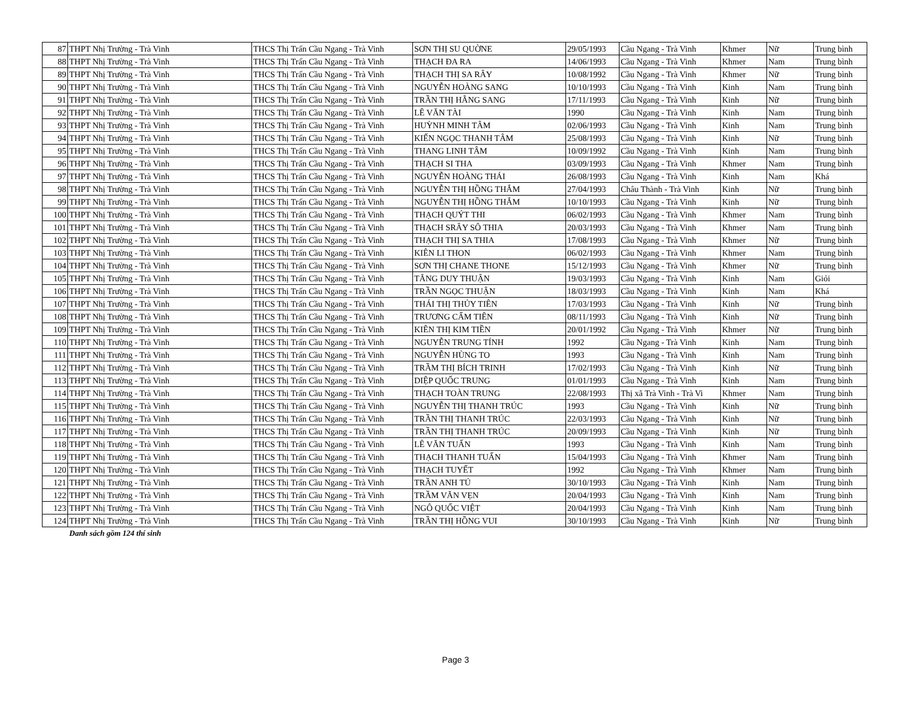| 87 | THPT Nhị Trường - Trà Vinh | THCS Thị Trấn Cầu Ngang - Trà Vinh | SƠN THỊ SU QUỜNE | 29/05/1993 | Cầu Ngang - Trà Vinh | Khmer | Nữ | Trung bình |
| 88 | THPT Nhị Trường - Trà Vinh | THCS Thị Trấn Cầu Ngang - Trà Vinh | THẠCH ĐA RA | 14/06/1993 | Cầu Ngang - Trà Vinh | Khmer | Nam | Trung bình |
| 89 | THPT Nhị Trường - Trà Vinh | THCS Thị Trấn Cầu Ngang - Trà Vinh | THẠCH THỊ SA RÂY | 10/08/1992 | Cầu Ngang - Trà Vinh | Khmer | Nữ | Trung bình |
| 90 | THPT Nhị Trường - Trà Vinh | THCS Thị Trấn Cầu Ngang - Trà Vinh | NGUYỄN HOÀNG SANG | 10/10/1993 | Cầu Ngang - Trà Vinh | Kinh | Nam | Trung bình |
| 91 | THPT Nhị Trường - Trà Vinh | THCS Thị Trấn Cầu Ngang - Trà Vinh | TRẦN THỊ HẰNG SANG | 17/11/1993 | Cầu Ngang - Trà Vinh | Kinh | Nữ | Trung bình |
| 92 | THPT Nhị Trường - Trà Vinh | THCS Thị Trấn Cầu Ngang - Trà Vinh | LÊ VĂN TÀI | 1990 | Cầu Ngang - Trà Vinh | Kinh | Nam | Trung bình |
| 93 | THPT Nhị Trường - Trà Vinh | THCS Thị Trấn Cầu Ngang - Trà Vinh | HUỲNH MINH TÂM | 02/06/1993 | Cầu Ngang - Trà Vinh | Kinh | Nam | Trung bình |
| 94 | THPT Nhị Trường - Trà Vinh | THCS Thị Trấn Cầu Ngang - Trà Vinh | KIẾN NGỌC THANH TÂM | 25/08/1993 | Cầu Ngang - Trà Vinh | Kinh | Nữ | Trung bình |
| 95 | THPT Nhị Trường - Trà Vinh | THCS Thị Trấn Cầu Ngang - Trà Vinh | THANG LINH TÂM | 10/09/1992 | Cầu Ngang - Trà Vinh | Kinh | Nam | Trung bình |
| 96 | THPT Nhị Trường - Trà Vinh | THCS Thị Trấn Cầu Ngang - Trà Vinh | THẠCH SI THA | 03/09/1993 | Cầu Ngang - Trà Vinh | Khmer | Nam | Trung bình |
| 97 | THPT Nhị Trường - Trà Vinh | THCS Thị Trấn Cầu Ngang - Trà Vinh | NGUYỄN HOÀNG THÁI | 26/08/1993 | Cầu Ngang - Trà Vinh | Kinh | Nam | Khá |
| 98 | THPT Nhị Trường - Trà Vinh | THCS Thị Trấn Cầu Ngang - Trà Vinh | NGUYỄN THỊ HỒNG THẮM | 27/04/1993 | Châu Thành - Trà Vinh | Kinh | Nữ | Trung bình |
| 99 | THPT Nhị Trường - Trà Vinh | THCS Thị Trấn Cầu Ngang - Trà Vinh | NGUYỄN THỊ HỒNG THẮM | 10/10/1993 | Cầu Ngang - Trà Vinh | Kinh | Nữ | Trung bình |
| 100 | THPT Nhị Trường - Trà Vinh | THCS Thị Trấn Cầu Ngang - Trà Vinh | THẠCH QUÝT THI | 06/02/1993 | Cầu Ngang - Trà Vinh | Khmer | Nam | Trung bình |
| 101 | THPT Nhị Trường - Trà Vinh | THCS Thị Trấn Cầu Ngang - Trà Vinh | THẠCH SRÂY SÔ THIA | 20/03/1993 | Cầu Ngang - Trà Vinh | Khmer | Nam | Trung bình |
| 102 | THPT Nhị Trường - Trà Vinh | THCS Thị Trấn Cầu Ngang - Trà Vinh | THẠCH THỊ SA THIA | 17/08/1993 | Cầu Ngang - Trà Vinh | Khmer | Nữ | Trung bình |
| 103 | THPT Nhị Trường - Trà Vinh | THCS Thị Trấn Cầu Ngang - Trà Vinh | KIÊN LI THON | 06/02/1993 | Cầu Ngang - Trà Vinh | Khmer | Nam | Trung bình |
| 104 | THPT Nhị Trường - Trà Vinh | THCS Thị Trấn Cầu Ngang - Trà Vinh | SƠN THỊ CHANE THONE | 15/12/1993 | Cầu Ngang - Trà Vinh | Khmer | Nữ | Trung bình |
| 105 | THPT Nhị Trường - Trà Vinh | THCS Thị Trấn Cầu Ngang - Trà Vinh | TĂNG DUY THUẬN | 19/03/1993 | Cầu Ngang - Trà Vinh | Kinh | Nam | Giỏi |
| 106 | THPT Nhị Trường - Trà Vinh | THCS Thị Trấn Cầu Ngang - Trà Vinh | TRẦN NGỌC THUẬN | 18/03/1993 | Cầu Ngang - Trà Vinh | Kinh | Nam | Khá |
| 107 | THPT Nhị Trường - Trà Vinh | THCS Thị Trấn Cầu Ngang - Trà Vinh | THÁI THỊ THỦY TIÊN | 17/03/1993 | Cầu Ngang - Trà Vinh | Kinh | Nữ | Trung bình |
| 108 | THPT Nhị Trường - Trà Vinh | THCS Thị Trấn Cầu Ngang - Trà Vinh | TRƯƠNG CẨM TIÊN | 08/11/1993 | Cầu Ngang - Trà Vinh | Kinh | Nữ | Trung bình |
| 109 | THPT Nhị Trường - Trà Vinh | THCS Thị Trấn Cầu Ngang - Trà Vinh | KIÊN THỊ KIM TIỀN | 20/01/1992 | Cầu Ngang - Trà Vinh | Khmer | Nữ | Trung bình |
| 110 | THPT Nhị Trường - Trà Vinh | THCS Thị Trấn Cầu Ngang - Trà Vinh | NGUYỄN TRUNG TÍNH | 1992 | Cầu Ngang - Trà Vinh | Kinh | Nam | Trung bình |
| 111 | THPT Nhị Trường - Trà Vinh | THCS Thị Trấn Cầu Ngang - Trà Vinh | NGUYỄN HÙNG TO | 1993 | Cầu Ngang - Trà Vinh | Kinh | Nam | Trung bình |
| 112 | THPT Nhị Trường - Trà Vinh | THCS Thị Trấn Cầu Ngang - Trà Vinh | TRẦM THỊ BÍCH TRINH | 17/02/1993 | Cầu Ngang - Trà Vinh | Kinh | Nữ | Trung bình |
| 113 | THPT Nhị Trường - Trà Vinh | THCS Thị Trấn Cầu Ngang - Trà Vinh | DIỆP QUỐC TRUNG | 01/01/1993 | Cầu Ngang - Trà Vinh | Kinh | Nam | Trung bình |
| 114 | THPT Nhị Trường - Trà Vinh | THCS Thị Trấn Cầu Ngang - Trà Vinh | THẠCH TOÀN TRUNG | 22/08/1993 | Thị xã Trà Vinh - Trà Vi | Khmer | Nam | Trung bình |
| 115 | THPT Nhị Trường - Trà Vinh | THCS Thị Trấn Cầu Ngang - Trà Vinh | NGUYỄN THỊ THANH TRÚC | 1993 | Cầu Ngang - Trà Vinh | Kinh | Nữ | Trung bình |
| 116 | THPT Nhị Trường - Trà Vinh | THCS Thị Trấn Cầu Ngang - Trà Vinh | TRẦN THỊ THANH TRÚC | 22/03/1993 | Cầu Ngang - Trà Vinh | Kinh | Nữ | Trung bình |
| 117 | THPT Nhị Trường - Trà Vinh | THCS Thị Trấn Cầu Ngang - Trà Vinh | TRẦN THỊ THANH TRÚC | 20/09/1993 | Cầu Ngang - Trà Vinh | Kinh | Nữ | Trung bình |
| 118 | THPT Nhị Trường - Trà Vinh | THCS Thị Trấn Cầu Ngang - Trà Vinh | LÊ VĂN TUẤN | 1993 | Cầu Ngang - Trà Vinh | Kinh | Nam | Trung bình |
| 119 | THPT Nhị Trường - Trà Vinh | THCS Thị Trấn Cầu Ngang - Trà Vinh | THẠCH THANH TUẤN | 15/04/1993 | Cầu Ngang - Trà Vinh | Khmer | Nam | Trung bình |
| 120 | THPT Nhị Trường - Trà Vinh | THCS Thị Trấn Cầu Ngang - Trà Vinh | THẠCH TUYẾT | 1992 | Cầu Ngang - Trà Vinh | Khmer | Nam | Trung bình |
| 121 | THPT Nhị Trường - Trà Vinh | THCS Thị Trấn Cầu Ngang - Trà Vinh | TRẦN ANH TÚ | 30/10/1993 | Cầu Ngang - Trà Vinh | Kinh | Nam | Trung bình |
| 122 | THPT Nhị Trường - Trà Vinh | THCS Thị Trấn Cầu Ngang - Trà Vinh | TRẦM VĂN VẸN | 20/04/1993 | Cầu Ngang - Trà Vinh | Kinh | Nam | Trung bình |
| 123 | THPT Nhị Trường - Trà Vinh | THCS Thị Trấn Cầu Ngang - Trà Vinh | NGÔ QUỐC VIỆT | 20/04/1993 | Cầu Ngang - Trà Vinh | Kinh | Nam | Trung bình |
| 124 | THPT Nhị Trường - Trà Vinh | THCS Thị Trấn Cầu Ngang - Trà Vinh | TRẦN THỊ HỒNG VUI | 30/10/1993 | Cầu Ngang - Trà Vinh | Kinh | Nữ | Trung bình |
Danh sách gồm 124 thí sinh
Page 3